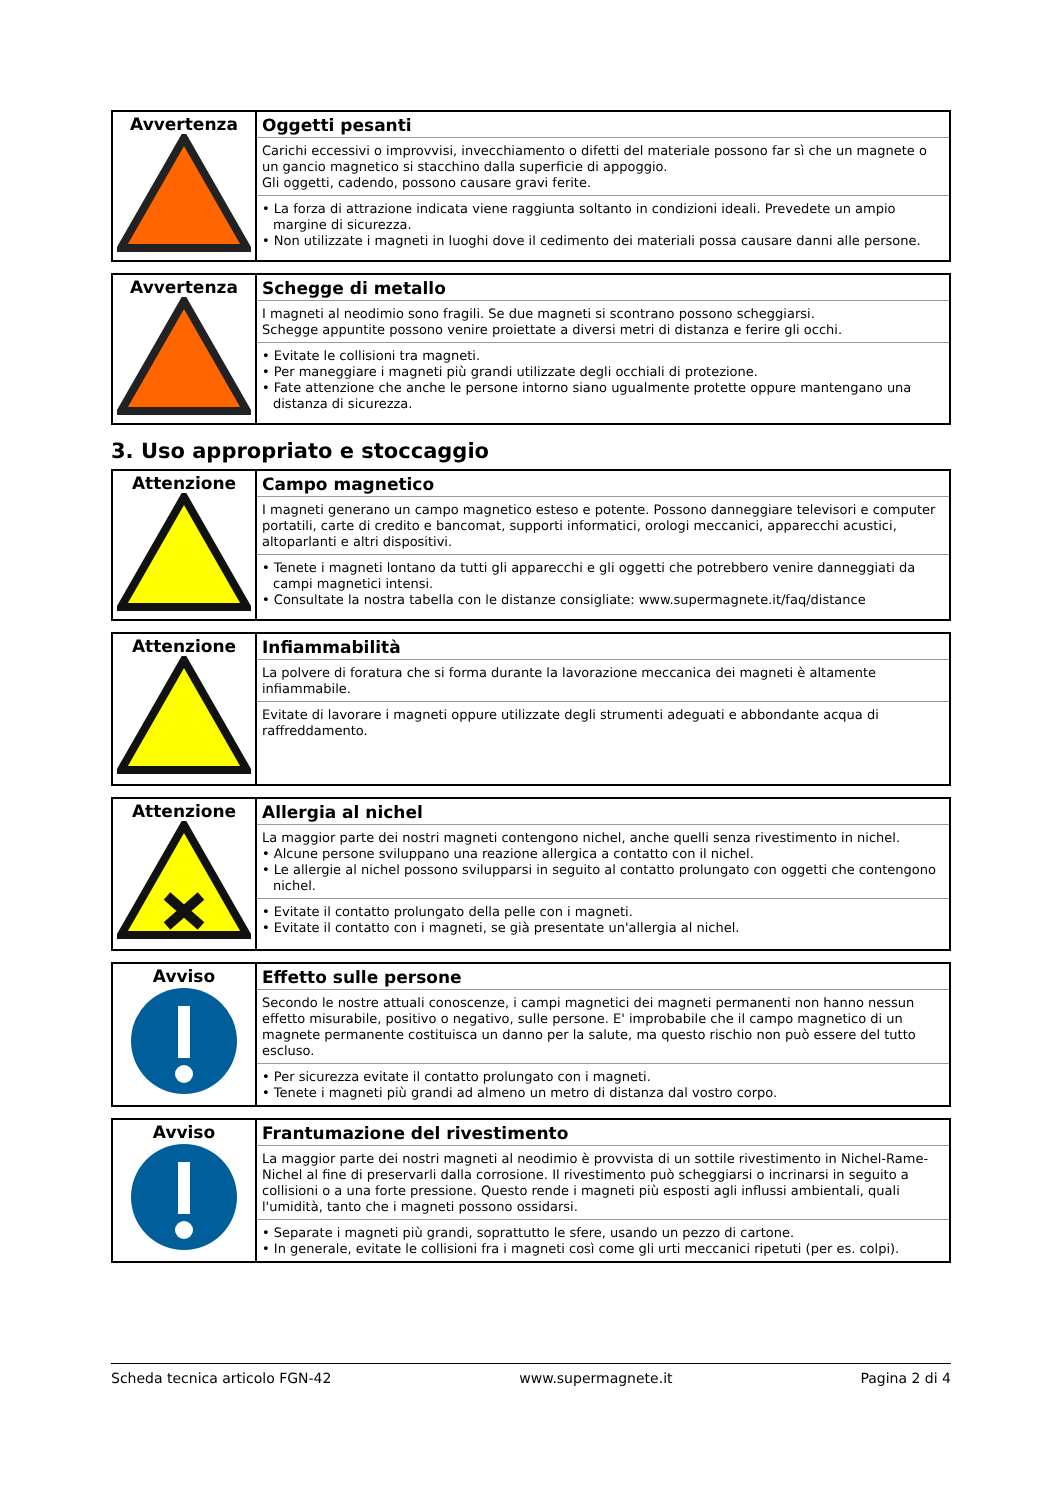| Avvertenza | Oggetti pesanti Carichi eccessivi o improvvisi, invecchiamento o difetti del materiale possono far sì che un magnete o un gancio magnetico si stacchino dalla superficie di appoggio. Gli oggetti, cadendo, possono causare gravi ferite. • La forza di attrazione indicata viene raggiunta soltanto in condizioni ideali. Prevedete un ampio margine di sicurezza. • Non utilizzate i magneti in luoghi dove il cedimento dei materiali possa causare danni alle persone. |
| Avvertenza | Schegge di metallo I magneti al neodimio sono fragili. Se due magneti si scontrano possono scheggiarsi. Schegge appuntite possono venire proiettate a diversi metri di distanza e ferire gli occhi. • Evitate le collisioni tra magneti. • Per maneggiare i magneti più grandi utilizzate degli occhiali di protezione. • Fate attenzione che anche le persone intorno siano ugualmente protette oppure mantengano una distanza di sicurezza. |
3. Uso appropriato e stoccaggio
| Attenzione | Campo magnetico I magneti generano un campo magnetico esteso e potente. Possono danneggiare televisori e computer portatili, carte di credito e bancomat, supporti informatici, orologi meccanici, apparecchi acustici, altoparlanti e altri dispositivi. • Tenete i magneti lontano da tutti gli apparecchi e gli oggetti che potrebbero venire danneggiati da campi magnetici intensi. • Consultate la nostra tabella con le distanze consigliate: www.supermagnete.it/faq/distance |
| Attenzione | Infiammabilità La polvere di foratura che si forma durante la lavorazione meccanica dei magneti è altamente infiammabile. Evitate di lavorare i magneti oppure utilizzate degli strumenti adeguati e abbondante acqua di raffreddamento. |
| Attenzione | Allergia al nichel La maggior parte dei nostri magneti contengono nichel, anche quelli senza rivestimento in nichel. • Alcune persone sviluppano una reazione allergica a contatto con il nichel. • Le allergie al nichel possono svilupparsi in seguito al contatto prolungato con oggetti che contengono nichel. • Evitate il contatto prolungato della pelle con i magneti. • Evitate il contatto con i magneti, se già presentate un'allergia al nichel. |
| Avviso | Effetto sulle persone Secondo le nostre attuali conoscenze, i campi magnetici dei magneti permanenti non hanno nessun effetto misurabile, positivo o negativo, sulle persone. E' improbabile che il campo magnetico di un magnete permanente costituisca un danno per la salute, ma questo rischio non può essere del tutto escluso. • Per sicurezza evitate il contatto prolungato con i magneti. • Tenete i magneti più grandi ad almeno un metro di distanza dal vostro corpo. |
| Avviso | Frantumazione del rivestimento La maggior parte dei nostri magneti al neodimio è provvista di un sottile rivestimento in Nichel-Rame-Nichel al fine di preservarli dalla corrosione. Il rivestimento può scheggiarsi o incrinarsi in seguito a collisioni o a una forte pressione. Questo rende i magneti più esposti agli influssi ambientali, quali l'umidità, tanto che i magneti possono ossidarsi. • Separate i magneti più grandi, soprattutto le sfere, usando un pezzo di cartone. • In generale, evitate le collisioni fra i magneti così come gli urti meccanici ripetuti (per es. colpi). |
Scheda tecnica articolo FGN-42 www.supermagnete.it Pagina 2 di 4